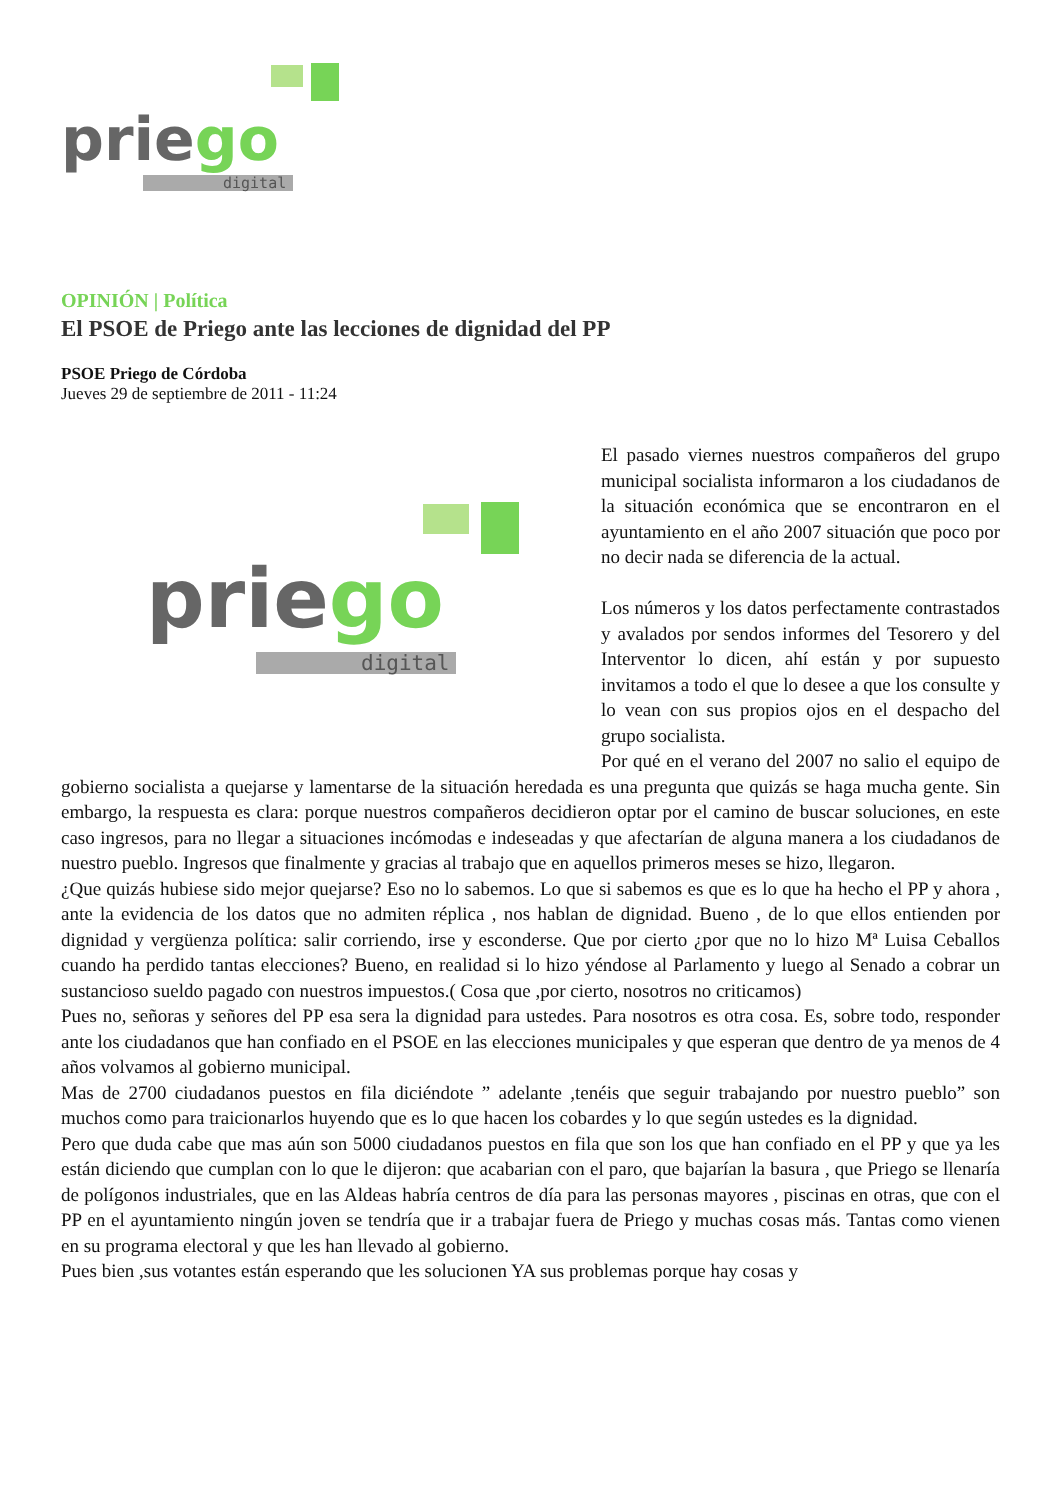priego
digital
OPINIÓN | Política
El PSOE de Priego ante las lecciones de dignidad del PP
PSOE Priego de Córdoba
Jueves 29 de septiembre de 2011 - 11:24
priego
digital
El pasado viernes nuestros compañeros del grupo municipal socialista informaron a los ciudadanos de la situación económica que se encontraron en el ayuntamiento en el año 2007 situación que poco por no decir nada se diferencia de la actual.
Los números y los datos perfectamente contrastados y avalados por sendos informes del Tesorero y del Interventor lo dicen, ahí están y por supuesto invitamos a todo el que lo desee a que los consulte y lo vean con sus propios ojos en el despacho del grupo socialista.
Por qué en el verano del 2007 no salio el equipo de gobierno socialista a quejarse y lamentarse de la situación heredada es una pregunta que quizás se haga mucha gente. Sin embargo, la respuesta es clara: porque nuestros compañeros decidieron optar por el camino de buscar soluciones, en este caso ingresos, para no llegar a situaciones incómodas e indeseadas y que afectarían de alguna manera a los ciudadanos de nuestro pueblo. Ingresos que finalmente y gracias al trabajo que en aquellos primeros meses se hizo, llegaron.
¿Que quizás hubiese sido mejor quejarse? Eso no lo sabemos. Lo que si sabemos es que es lo que ha hecho el PP y ahora , ante la evidencia de los datos que no admiten réplica , nos hablan de dignidad. Bueno , de lo que ellos entienden por dignidad y vergüenza política: salir corriendo, irse y esconderse. Que por cierto ¿por que no lo hizo Mª Luisa Ceballos cuando ha perdido tantas elecciones? Bueno, en realidad si lo hizo yéndose al Parlamento y luego al Senado a cobrar un sustancioso sueldo pagado con nuestros impuestos.( Cosa que ,por cierto, nosotros no criticamos)
Pues no, señoras y señores del PP esa sera la dignidad para ustedes. Para nosotros es otra cosa. Es, sobre todo, responder ante los ciudadanos que han confiado en el PSOE en las elecciones municipales y que esperan que dentro de ya menos de 4 años volvamos al gobierno municipal.
Mas de 2700 ciudadanos puestos en fila diciéndote ” adelante ,tenéis que seguir trabajando por nuestro pueblo” son muchos como para traicionarlos huyendo que es lo que hacen los cobardes y lo que según ustedes es la dignidad.
Pero que duda cabe que mas aún son 5000 ciudadanos puestos en fila que son los que han confiado en el PP y que ya les están diciendo que cumplan con lo que le dijeron: que acabarian con el paro, que bajarían la basura , que Priego se llenaría de polígonos industriales, que en las Aldeas habría centros de día para las personas mayores , piscinas en otras, que con el PP en el ayuntamiento ningún joven se tendría que ir a trabajar fuera de Priego y muchas cosas más. Tantas como vienen en su programa electoral y que les han llevado al gobierno.
Pues bien ,sus votantes están esperando que les solucionen YA sus problemas porque hay cosas y